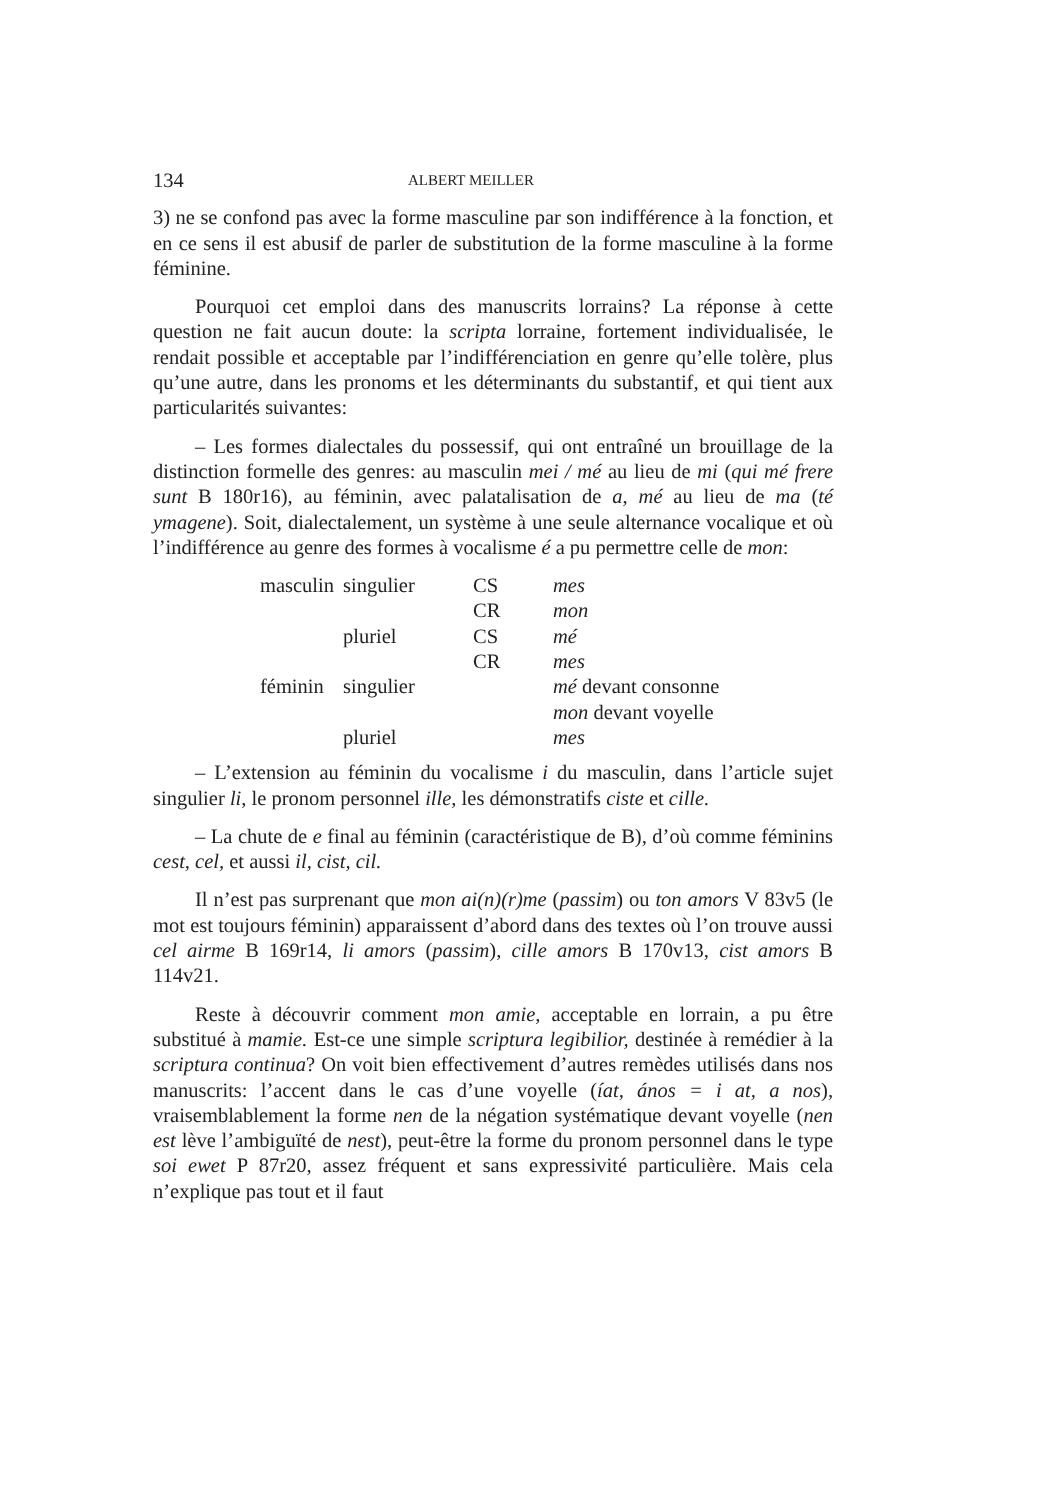134 ALBERT MEILLER
3) ne se confond pas avec la forme masculine par son indifférence à la fonction, et en ce sens il est abusif de parler de substitution de la forme masculine à la forme féminine.
Pourquoi cet emploi dans des manuscrits lorrains? La réponse à cette question ne fait aucun doute: la scripta lorraine, fortement individualisée, le rendait possible et acceptable par l’indifférenciation en genre qu’elle tolère, plus qu’une autre, dans les pronoms et les déterminants du substantif, et qui tient aux particularités suivantes:
– Les formes dialectales du possessif, qui ont entraîné un brouillage de la distinction formelle des genres: au masculin mei / mé au lieu de mi (qui mé frere sunt B 180r16), au féminin, avec palatalisation de a, mé au lieu de ma (té ymagene). Soit, dialectalement, un système à une seule alternance vocalique et où l’indifférence au genre des formes à vocalisme é a pu permettre celle de mon:
| masculin | singulier | CS | mes |
| | | CR | mon |
| | pluriel | CS | mé |
| | | CR | mes |
| féminin | singulier | | mé devant consonne |
| | | | mon devant voyelle |
| | pluriel | | mes |
– L’extension au féminin du vocalisme i du masculin, dans l’article sujet singulier li, le pronom personnel ille, les démonstratifs ciste et cille.
– La chute de e final au féminin (caractéristique de B), d’où comme féminins cest, cel, et aussi il, cist, cil.
Il n’est pas surprenant que mon ai(n)(r)me (passim) ou ton amors V 83v5 (le mot est toujours féminin) apparaissent d’abord dans des textes où l’on trouve aussi cel airme B 169r14, li amors (passim), cille amors B 170v13, cist amors B 114v21.
Reste à découvrir comment mon amie, acceptable en lorrain, a pu être substitué à mamie. Est-ce une simple scriptura legibilior, destinée à remédier à la scriptura continua? On voit bien effectivement d’autres remèdes utilisés dans nos manuscrits: l’accent dans le cas d’une voyelle (íat, ános = i at, a nos), vraisemblablement la forme nen de la négation systématique devant voyelle (nen est lève l’ambiguïté de nest), peut-être la forme du pronom personnel dans le type soi ewet P 87r20, assez fréquent et sans expressivité particulière. Mais cela n’explique pas tout et il faut